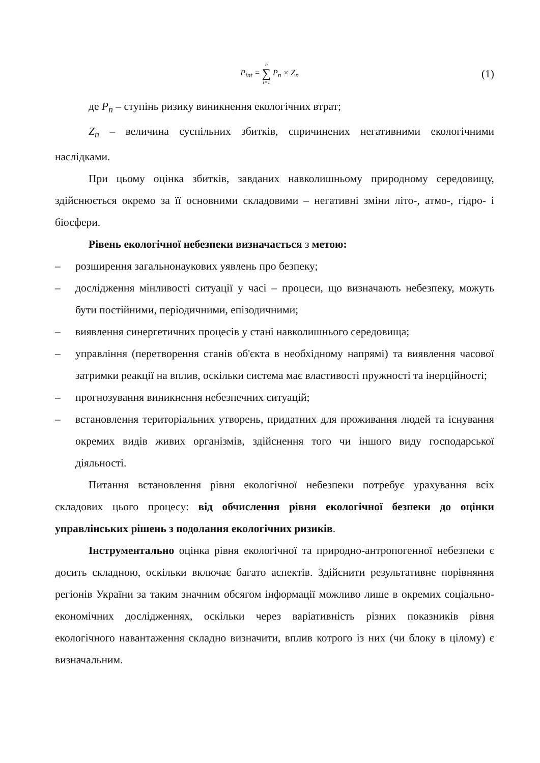P<sub>int</sub> = n ∑ i=1 P<sub>n</sub> × Z<sub>n</sub>
(1)
де P<sub>n</sub> – ступінь ризику виникнення екологічних втрат;
Z<sub>n</sub> – величина суспільних збитків, спричинених негативними екологічними наслідками.
При цьому оцінка збитків, завданих навколишньому природному середовищу, здійснюється окремо за її основними складовими – негативні зміни літо-, атмо-, гідро- і біосфери.
Рівень екологічної небезпеки визначається з метою:
– розширення загальнонаукових уявлень про безпеку;
– дослідження мінливості ситуації у часі – процеси, що визначають небезпеку, можуть бути постійними, періодичними, епізодичними;
– виявлення синергетичних процесів у стані навколишнього середовища;
– управління (перетворення станів об'єкта в необхідному напрямі) та виявлення часової затримки реакції на вплив, оскільки система має властивості пружності та інерційності;
– прогнозування виникнення небезпечних ситуацій;
– встановлення територіальних утворень, придатних для проживання людей та існування окремих видів живих організмів, здійснення того чи іншого виду господарської діяльності.
Питання встановлення рівня екологічної небезпеки потребує урахування всіх складових цього процесу: від обчислення рівня екологічної безпеки до оцінки управлінських рішень з подолання екологічних ризиків.
Інструментально оцінка рівня екологічної та природно-антропогенної небезпеки є досить складною, оскільки включає багато аспектів. Здійснити результативне порівняння регіонів України за таким значним обсягом інформації можливо лише в окремих соціально-економічних дослідженнях, оскільки через варіативність різних показників рівня екологічного навантаження складно визначити, вплив котрого із них (чи блоку в цілому) є визначальним.